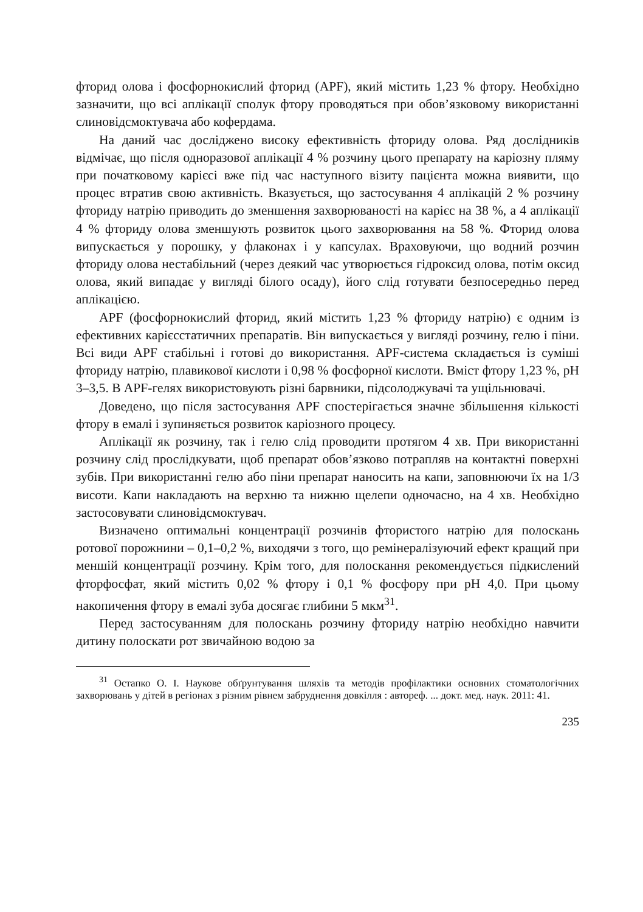фторид олова і фосфорнокислий фторид (APF), який містить 1,23 % фтору. Необхідно зазначити, що всі аплікації сполук фтору проводяться при обов’язковому використанні слиновідсмоктувача або кофердама.
На даний час досліджено високу ефективність фториду олова. Ряд дослідників відмічає, що після одноразової аплікації 4 % розчину цього препарату на каріозну пляму при початковому карієсі вже під час наступного візиту пацієнта можна виявити, що процес втратив свою активність. Вказується, що застосування 4 аплікацій 2 % розчину фториду натрію приводить до зменшення захворюваності на карієс на 38 %, а 4 аплікації 4 % фториду олова зменшують розвиток цього захворювання на 58 %. Фторид олова випускається у порошку, у флаконах і у капсулах. Враховуючи, що водний розчин фториду олова нестабільний (через деякий час утворюється гідроксид олова, потім оксид олова, який випадає у вигляді білого осаду), його слід готувати безпосередньо перед аплікацією.
APF (фосфорнокислий фторид, який містить 1,23 % фториду натрію) є одним із ефективних карієсстатичних препаратів. Він випускається у вигляді розчину, гелю і піни. Всі види APF стабільні і готові до використання. APF-система складається із суміші фториду натрію, плавикової кислоти і 0,98 % фосфорної кислоти. Вміст фтору 1,23 %, pH 3–3,5. В APF-гелях використовують різні барвники, підсолоджувачі та ущільнювачі.
Доведено, що після застосування APF спостерігається значне збільшення кількості фтору в емалі і зупиняється розвиток каріозного процесу.
Аплікації як розчину, так і гелю слід проводити протягом 4 хв. При використанні розчину слід прослідкувати, щоб препарат обов’язково потрапляв на контактні поверхні зубів. При використанні гелю або піни препарат наносить на капи, заповнюючи їх на 1/3 висоти. Капи накладають на верхню та нижню щелепи одночасно, на 4 хв. Необхідно застосовувати слиновідсмоктувач.
Визначено оптимальні концентрації розчинів фтористого натрію для полоскань ротової порожнини – 0,1–0,2 %, виходячи з того, що ремінералізуючий ефект кращий при меншій концентрації розчину. Крім того, для полоскання рекомендується підкислений фторфосфат, який містить 0,02 % фтору і 0,1 % фосфору при pH 4,0. При цьому накопичення фтору в емалі зуба досягає глибини 5 мкм<sup>31</sup>.
Перед застосуванням для полоскань розчину фториду натрію необхідно навчити дитину полоскати рот звичайною водою за
<sup>31</sup> Остапко О. І. Наукове обґрунтування шляхів та методів профілактики основних стоматологічних захворювань у дітей в регіонах з різним рівнем забруднення довкілля : автореф. ... докт. мед. наук. 2011: 41.
235